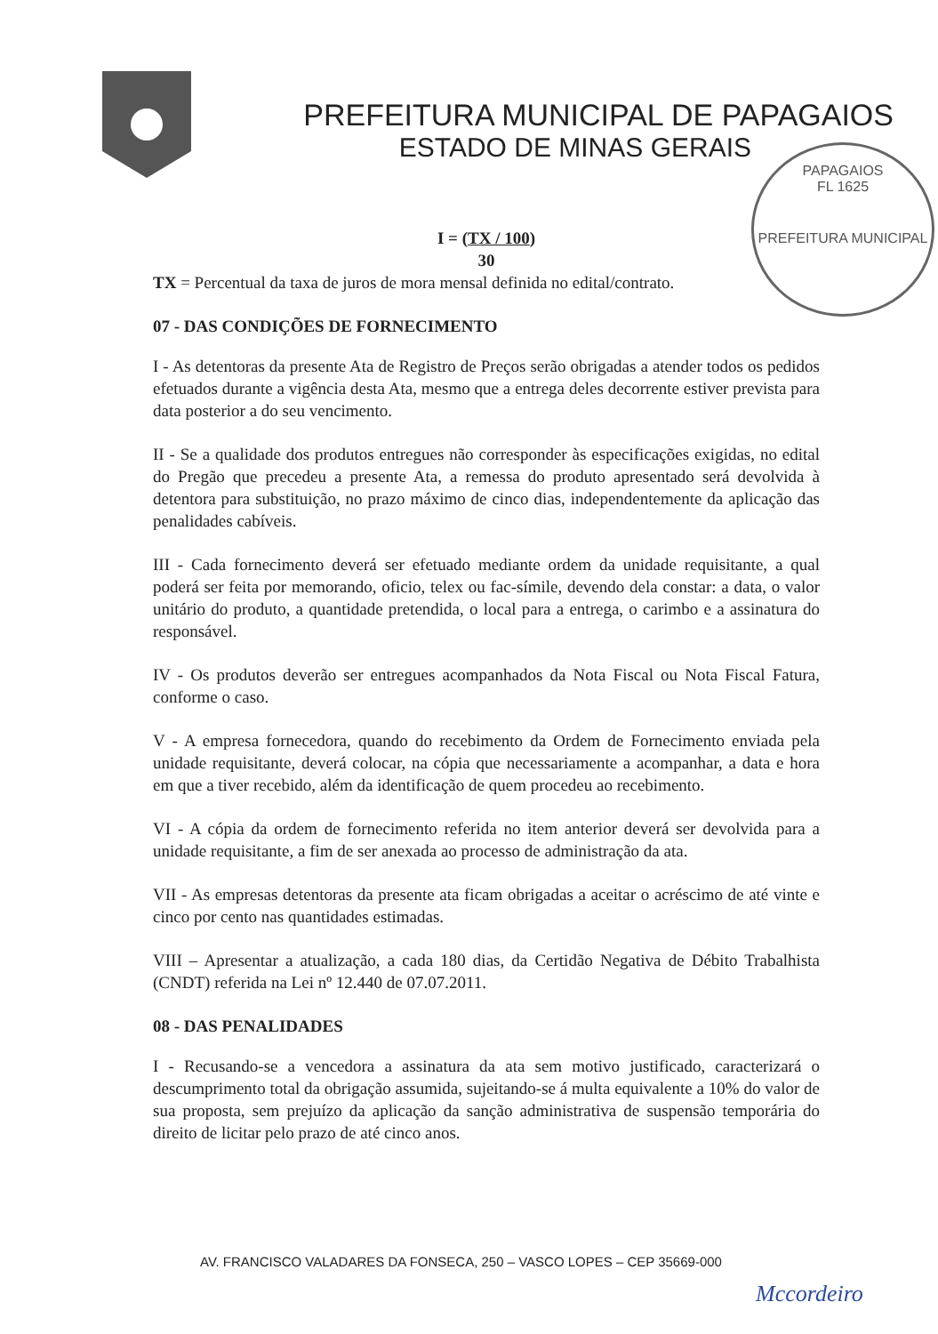PREFEITURA MUNICIPAL DE PAPAGAIOS
ESTADO DE MINAS GERAIS
PAPAGAIOS
FL 1625
PREFEITURA MUNICIPAL
I = (TX / 100)
30
TX = Percentual da taxa de juros de mora mensal definida no edital/contrato.
07 - DAS CONDIÇÕES DE FORNECIMENTO
I - As detentoras da presente Ata de Registro de Preços serão obrigadas a atender todos os pedidos efetuados durante a vigência desta Ata, mesmo que a entrega deles decorrente estiver prevista para data posterior a do seu vencimento.
II - Se a qualidade dos produtos entregues não corresponder às especificações exigidas, no edital do Pregão que precedeu a presente Ata, a remessa do produto apresentado será devolvida à detentora para substituição, no prazo máximo de cinco dias, independentemente da aplicação das penalidades cabíveis.
III - Cada fornecimento deverá ser efetuado mediante ordem da unidade requisitante, a qual poderá ser feita por memorando, oficio, telex ou fac-símile, devendo dela constar: a data, o valor unitário do produto, a quantidade pretendida, o local para a entrega, o carimbo e a assinatura do responsável.
IV - Os produtos deverão ser entregues acompanhados da Nota Fiscal ou Nota Fiscal Fatura, conforme o caso.
V - A empresa fornecedora, quando do recebimento da Ordem de Fornecimento enviada pela unidade requisitante, deverá colocar, na cópia que necessariamente a acompanhar, a data e hora em que a tiver recebido, além da identificação de quem procedeu ao recebimento.
VI - A cópia da ordem de fornecimento referida no item anterior deverá ser devolvida para a unidade requisitante, a fim de ser anexada ao processo de administração da ata.
VII - As empresas detentoras da presente ata ficam obrigadas a aceitar o acréscimo de até vinte e cinco por cento nas quantidades estimadas.
VIII – Apresentar a atualização, a cada 180 dias, da Certidão Negativa de Débito Trabalhista (CNDT) referida na Lei nº 12.440 de 07.07.2011.
08 - DAS PENALIDADES
I - Recusando-se a vencedora a assinatura da ata sem motivo justificado, caracterizará o descumprimento total da obrigação assumida, sujeitando-se á multa equivalente a 10% do valor de sua proposta, sem prejuízo da aplicação da sanção administrativa de suspensão temporária do direito de licitar pelo prazo de até cinco anos.
AV. FRANCISCO VALADARES DA FONSECA, 250 – VASCO LOPES – CEP 35669-000
Mccordeiro